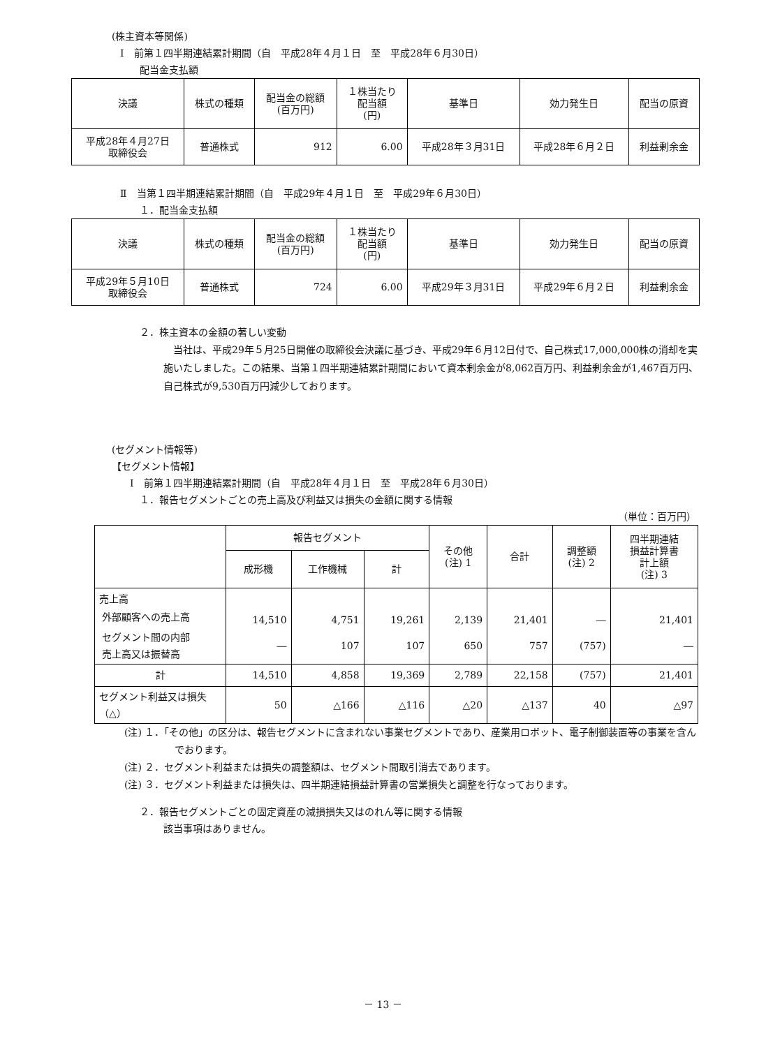(株主資本等関係)
Ⅰ　前第１四半期連結累計期間（自　平成28年４月１日　至　平成28年６月30日）
配当金支払額
| 決議 | 株式の種類 | 配当金の総額 (百万円) | １株当たり 配当額 (円) | 基準日 | 効力発生日 | 配当の原資 |
| --- | --- | --- | --- | --- | --- | --- |
| 平成28年４月27日 取締役会 | 普通株式 | 912 | 6.00 | 平成28年３月31日 | 平成28年６月２日 | 利益剰余金 |
Ⅱ　当第１四半期連結累計期間（自　平成29年４月１日　至　平成29年６月30日）
１．配当金支払額
| 決議 | 株式の種類 | 配当金の総額 (百万円) | １株当たり 配当額 (円) | 基準日 | 効力発生日 | 配当の原資 |
| --- | --- | --- | --- | --- | --- | --- |
| 平成29年５月10日 取締役会 | 普通株式 | 724 | 6.00 | 平成29年３月31日 | 平成29年６月２日 | 利益剰余金 |
２．株主資本の金額の著しい変動
当社は、平成29年５月25日開催の取締役会決議に基づき、平成29年６月12日付で、自己株式17,000,000株の消却を実施いたしました。この結果、当第１四半期連結累計期間において資本剰余金が8,062百万円、利益剰余金が1,467百万円、自己株式が9,530百万円減少しております。
(セグメント情報等)
【セグメント情報】
Ⅰ　前第１四半期連結累計期間（自　平成28年４月１日　至　平成28年６月30日）
１．報告セグメントごとの売上高及び利益又は損失の金額に関する情報
（単位：百万円）
| | 報告セグメント | | | その他 (注) 1 | 合計 | 調整額 (注) 2 | 四半期連結 損益計算書 計上額 (注) 3 |
| --- | --- | --- | --- | --- | --- | --- | --- |
| | 成形機 | 工作機械 | 計 | | | | |
| 売上高 外部顧客への売上高 | 14,510 | 4,751 | 19,261 | 2,139 | 21,401 | ― | 21,401 |
| セグメント間の内部 売上高又は振替高 | ― | 107 | 107 | 650 | 757 | (757) | ― |
| 計 | 14,510 | 4,858 | 19,369 | 2,789 | 22,158 | (757) | 21,401 |
| セグメント利益又は損失（△） | 50 | △166 | △116 | △20 | △137 | 40 | △97 |
(注) １．「その他」の区分は、報告セグメントに含まれない事業セグメントであり、産業用ロボット、電子制御装置等の事業を含んでおります。
(注) ２．セグメント利益または損失の調整額は、セグメント間取引消去であります。
(注) ３．セグメント利益または損失は、四半期連結損益計算書の営業損失と調整を行なっております。
２．報告セグメントごとの固定資産の減損損失又はのれん等に関する情報
該当事項はありません。
－ 13 －